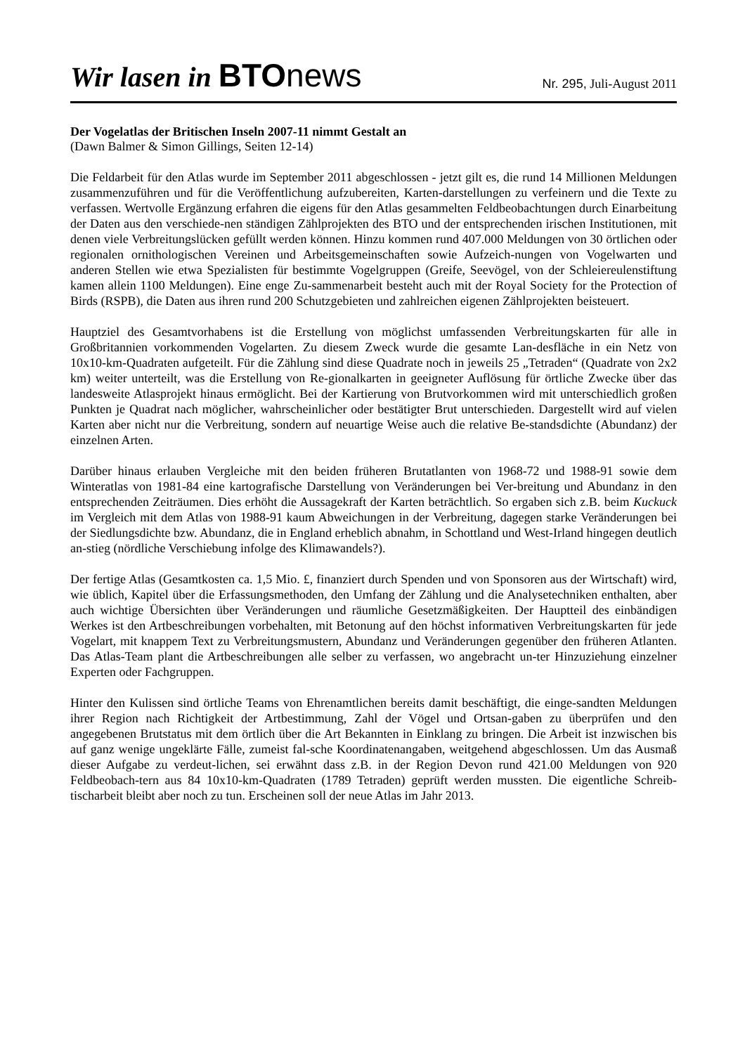Wir lasen in BTOnews
Nr. 295, Juli-August 2011
Der Vogelatlas der Britischen Inseln 2007-11 nimmt Gestalt an
(Dawn Balmer & Simon Gillings, Seiten 12-14)
Die Feldarbeit für den Atlas wurde im September 2011 abgeschlossen - jetzt gilt es, die rund 14 Millionen Meldungen zusammenzuführen und für die Veröffentlichung aufzubereiten, Karten-darstellungen zu verfeinern und die Texte zu verfassen. Wertvolle Ergänzung erfahren die eigens für den Atlas gesammelten Feldbeobachtungen durch Einarbeitung der Daten aus den verschiede-nen ständigen Zählprojekten des BTO und der entsprechenden irischen Institutionen, mit denen viele Verbreitungslücken gefüllt werden können. Hinzu kommen rund 407.000 Meldungen von 30 örtlichen oder regionalen ornithologischen Vereinen und Arbeitsgemeinschaften sowie Aufzeich-nungen von Vogelwarten und anderen Stellen wie etwa Spezialisten für bestimmte Vogelgruppen (Greife, Seevögel, von der Schleiereulenstiftung kamen allein 1100 Meldungen). Eine enge Zu-sammenarbeit besteht auch mit der Royal Society for the Protection of Birds (RSPB), die Daten aus ihren rund 200 Schutzgebieten und zahlreichen eigenen Zählprojekten beisteuert.
Hauptziel des Gesamtvorhabens ist die Erstellung von möglichst umfassenden Verbreitungskarten für alle in Großbritannien vorkommenden Vogelarten. Zu diesem Zweck wurde die gesamte Lan-desfläche in ein Netz von 10x10-km-Quadraten aufgeteilt. Für die Zählung sind diese Quadrate noch in jeweils 25 „Tetraden“ (Quadrate von 2x2 km) weiter unterteilt, was die Erstellung von Re-gionalkarten in geeigneter Auflösung für örtliche Zwecke über das landesweite Atlasprojekt hinaus ermöglicht. Bei der Kartierung von Brutvorkommen wird mit unterschiedlich großen Punkten je Quadrat nach möglicher, wahrscheinlicher oder bestätigter Brut unterschieden. Dargestellt wird auf vielen Karten aber nicht nur die Verbreitung, sondern auf neuartige Weise auch die relative Be-standsdichte (Abundanz) der einzelnen Arten.
Darüber hinaus erlauben Vergleiche mit den beiden früheren Brutatlanten von 1968-72 und 1988-91 sowie dem Winteratlas von 1981-84 eine kartografische Darstellung von Veränderungen bei Ver-breitung und Abundanz in den entsprechenden Zeiträumen. Dies erhöht die Aussagekraft der Karten beträchtlich. So ergaben sich z.B. beim Kuckuck im Vergleich mit dem Atlas von 1988-91 kaum Abweichungen in der Verbreitung, dagegen starke Veränderungen bei der Siedlungsdichte bzw. Abundanz, die in England erheblich abnahm, in Schottland und West-Irland hingegen deutlich an-stieg (nördliche Verschiebung infolge des Klimawandels?).
Der fertige Atlas (Gesamtkosten ca. 1,5 Mio. £, finanziert durch Spenden und von Sponsoren aus der Wirtschaft) wird, wie üblich, Kapitel über die Erfassungsmethoden, den Umfang der Zählung und die Analysetechniken enthalten, aber auch wichtige Übersichten über Veränderungen und räumliche Gesetzmäßigkeiten. Der Hauptteil des einbändigen Werkes ist den Artbeschreibungen vorbehalten, mit Betonung auf den höchst informativen Verbreitungskarten für jede Vogelart, mit knappem Text zu Verbreitungsmustern, Abundanz und Veränderungen gegenüber den früheren Atlanten. Das Atlas-Team plant die Artbeschreibungen alle selber zu verfassen, wo angebracht un-ter Hinzuziehung einzelner Experten oder Fachgruppen.
Hinter den Kulissen sind örtliche Teams von Ehrenamtlichen bereits damit beschäftigt, die einge-sandten Meldungen ihrer Region nach Richtigkeit der Artbestimmung, Zahl der Vögel und Ortsan-gaben zu überprüfen und den angegebenen Brutstatus mit dem örtlich über die Art Bekannten in Einklang zu bringen. Die Arbeit ist inzwischen bis auf ganz wenige ungeklärte Fälle, zumeist fal-sche Koordinatenangaben, weitgehend abgeschlossen. Um das Ausmaß dieser Aufgabe zu verdeut-lichen, sei erwähnt dass z.B. in der Region Devon rund 421.00 Meldungen von 920 Feldbeobach-tern aus 84 10x10-km-Quadraten (1789 Tetraden) geprüft werden mussten. Die eigentliche Schreib-tischarbeit bleibt aber noch zu tun. Erscheinen soll der neue Atlas im Jahr 2013.